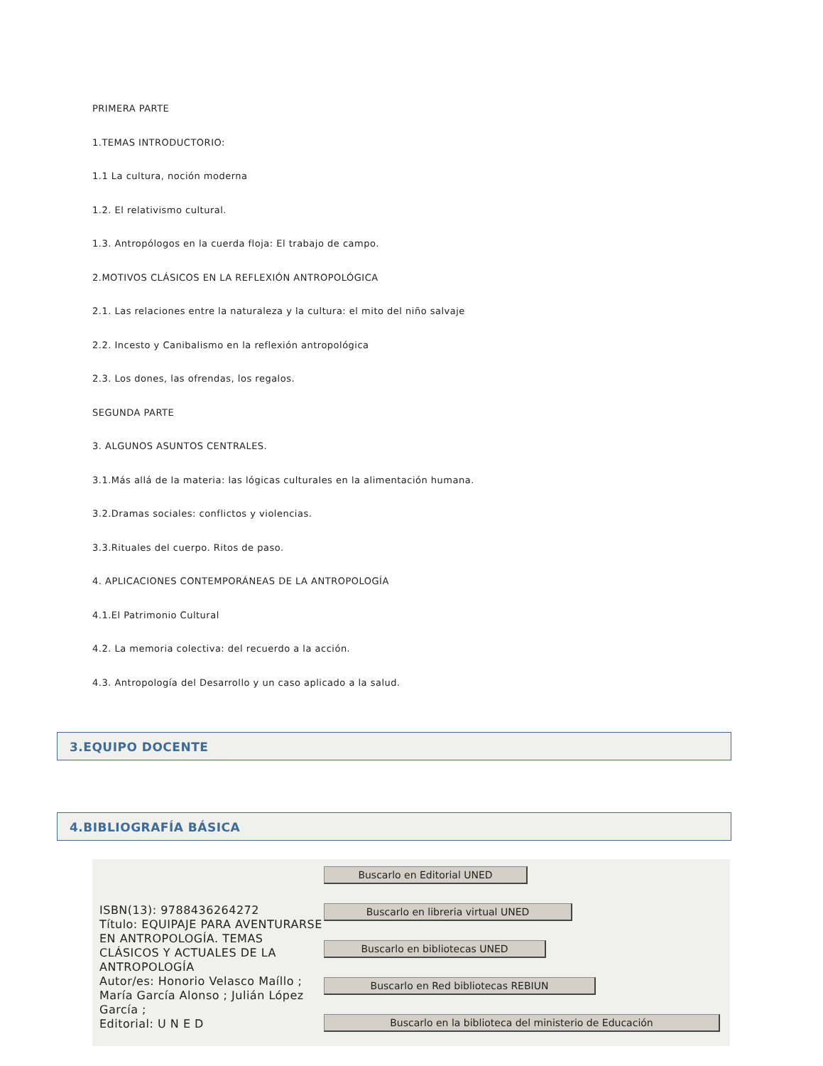PRIMERA PARTE
1.TEMAS INTRODUCTORIO:
1.1 La cultura, noción moderna
1.2. El relativismo cultural.
1.3. Antropólogos en la cuerda floja: El trabajo de campo.
2.MOTIVOS CLÁSICOS EN LA REFLEXIÓN ANTROPOLÓGICA
2.1. Las relaciones entre la naturaleza y la cultura: el mito del niño salvaje
2.2. Incesto y Canibalismo en la reflexión antropológica
2.3. Los dones, las ofrendas, los regalos.
SEGUNDA PARTE
3. ALGUNOS ASUNTOS CENTRALES.
3.1.Más allá de la materia: las lógicas culturales en la alimentación humana.
3.2.Dramas sociales: conflictos y violencias.
3.3.Rituales del cuerpo. Ritos de paso.
4. APLICACIONES CONTEMPORÁNEAS DE LA ANTROPOLOGÍA
4.1.El Patrimonio Cultural
4.2. La memoria colectiva: del recuerdo a la acción.
4.3. Antropología del Desarrollo y un caso aplicado a la salud.
3.EQUIPO DOCENTE
4.BIBLIOGRAFÍA BÁSICA
ISBN(13): 9788436264272
Título: EQUIPAJE PARA AVENTURARSE EN ANTROPOLOGÍA. TEMAS CLÁSICOS Y ACTUALES DE LA ANTROPOLOGÍA
Autor/es: Honorio Velasco Maíllo ; María García Alonso ; Julián López García ;
Editorial: U N E D
Buscarlo en Editorial UNED
Buscarlo en libreria virtual UNED
Buscarlo en bibliotecas UNED
Buscarlo en Red bibliotecas REBIUN
Buscarlo en la biblioteca del ministerio de Educación